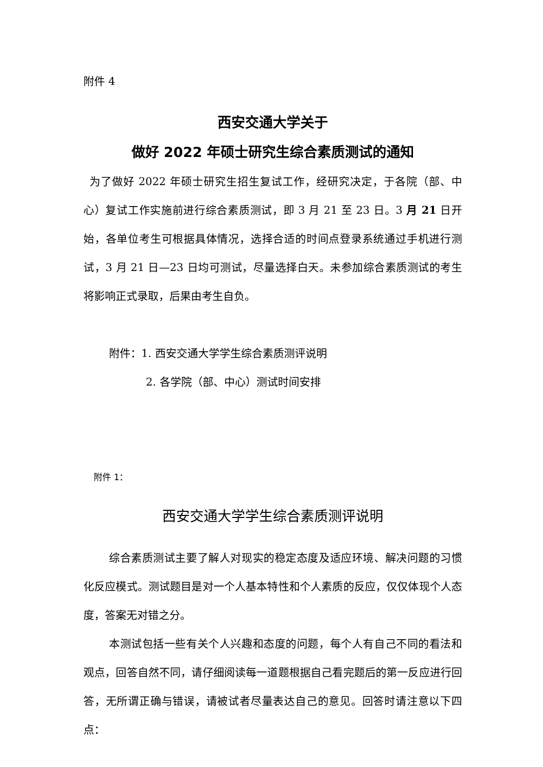附件 4
西安交通大学关于
做好 2022 年硕士研究生综合素质测试的通知
为了做好 2022 年硕士研究生招生复试工作，经研究决定，于各院（部、中心）复试工作实施前进行综合素质测试，即 3 月 21 至 23 日。3 月 21 日开始，各单位考生可根据具体情况，选择合适的时间点登录系统通过手机进行测试，3 月 21 日—23 日均可测试，尽量选择白天。未参加综合素质测试的考生将影响正式录取，后果由考生自负。
附件：1. 西安交通大学学生综合素质测评说明
2. 各学院（部、中心）测试时间安排
附件 1：
西安交通大学学生综合素质测评说明
综合素质测试主要了解人对现实的稳定态度及适应环境、解决问题的习惯化反应模式。测试题目是对一个人基本特性和个人素质的反应，仅仅体现个人态度，答案无对错之分。
本测试包括一些有关个人兴趣和态度的问题，每个人有自己不同的看法和观点，回答自然不同，请仔细阅读每一道题根据自己看完题后的第一反应进行回答，无所谓正确与错误，请被试者尽量表达自己的意见。回答时请注意以下四点：